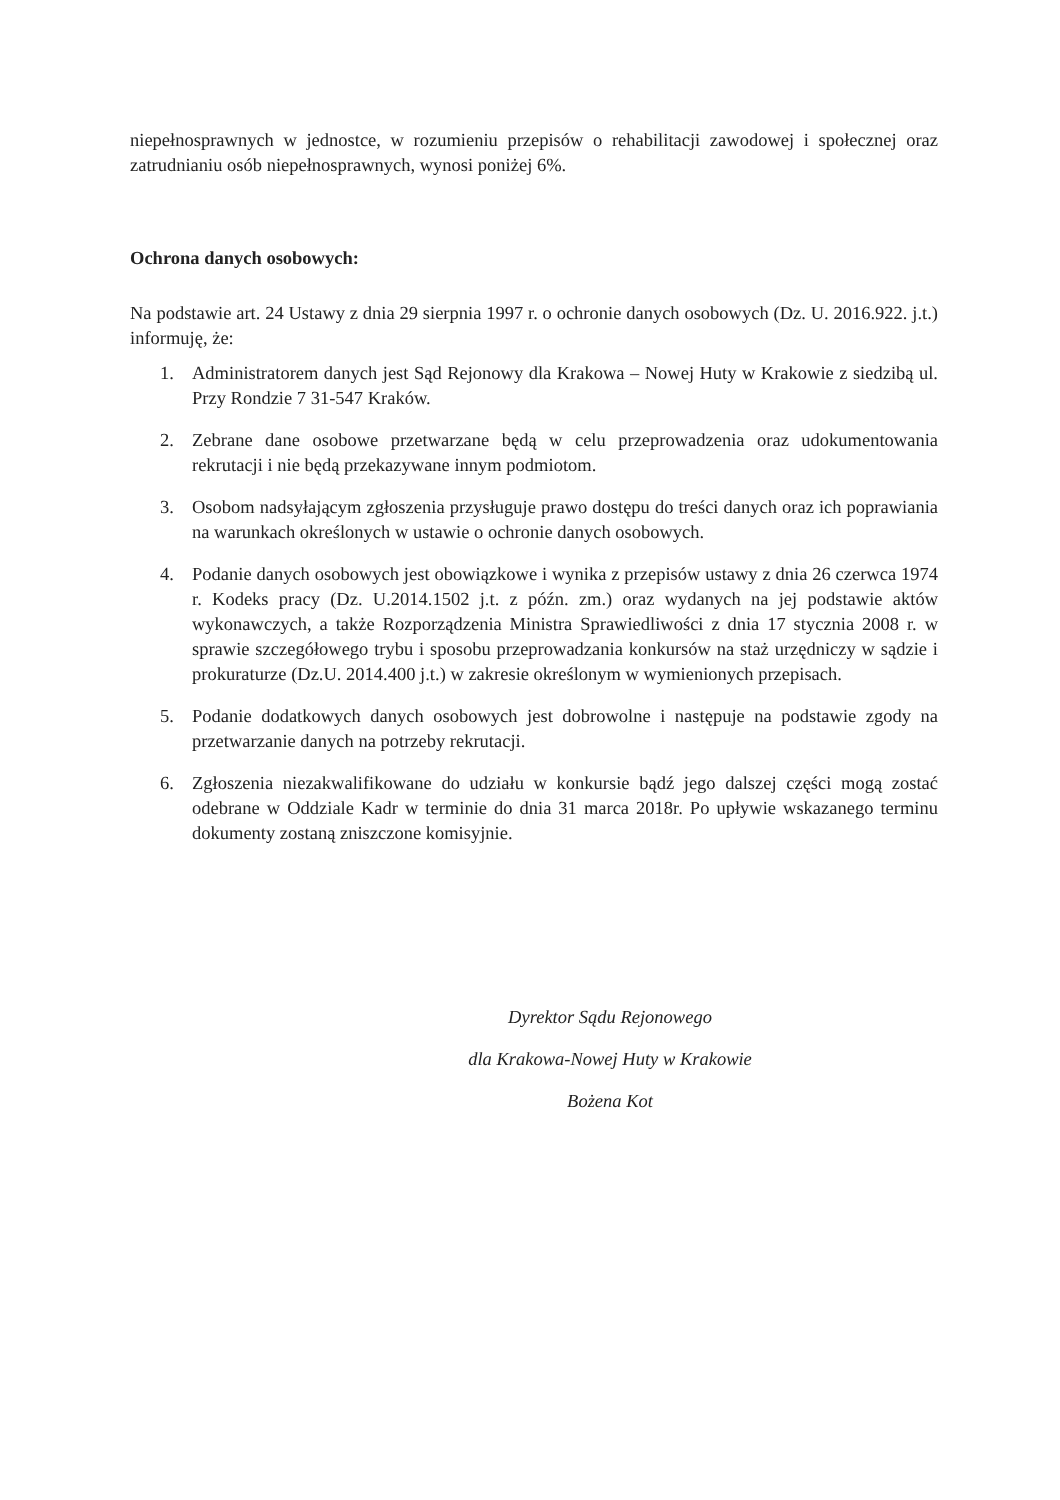niepełnosprawnych w jednostce, w rozumieniu przepisów o rehabilitacji zawodowej i społecznej oraz zatrudnianiu osób niepełnosprawnych, wynosi poniżej 6%.
Ochrona danych osobowych:
Na podstawie art. 24 Ustawy z dnia 29 sierpnia 1997 r. o ochronie danych osobowych (Dz. U. 2016.922. j.t.) informuję, że:
1. Administratorem danych jest Sąd Rejonowy dla Krakowa – Nowej Huty w Krakowie z siedzibą ul. Przy Rondzie 7 31-547 Kraków.
2. Zebrane dane osobowe przetwarzane będą w celu przeprowadzenia oraz udokumentowania rekrutacji i nie będą przekazywane innym podmiotom.
3. Osobom nadsyłającym zgłoszenia przysługuje prawo dostępu do treści danych oraz ich poprawiania na warunkach określonych w ustawie o ochronie danych osobowych.
4. Podanie danych osobowych jest obowiązkowe i wynika z przepisów ustawy z dnia 26 czerwca 1974 r. Kodeks pracy (Dz. U.2014.1502 j.t. z późn. zm.) oraz wydanych na jej podstawie aktów wykonawczych, a także Rozporządzenia Ministra Sprawiedliwości z dnia 17 stycznia 2008 r. w sprawie szczegółowego trybu i sposobu przeprowadzania konkursów na staż urzędniczy w sądzie i prokuraturze (Dz.U. 2014.400 j.t.) w zakresie określonym w wymienionych przepisach.
5. Podanie dodatkowych danych osobowych jest dobrowolne i następuje na podstawie zgody na przetwarzanie danych na potrzeby rekrutacji.
6. Zgłoszenia niezakwalifikowane do udziału w konkursie bądź jego dalszej części mogą zostać odebrane w Oddziale Kadr w terminie do dnia 31 marca 2018r. Po upływie wskazanego terminu dokumenty zostaną zniszczone komisyjnie.
Dyrektor Sądu Rejonowego
dla Krakowa-Nowej Huty w Krakowie
Bożena Kot